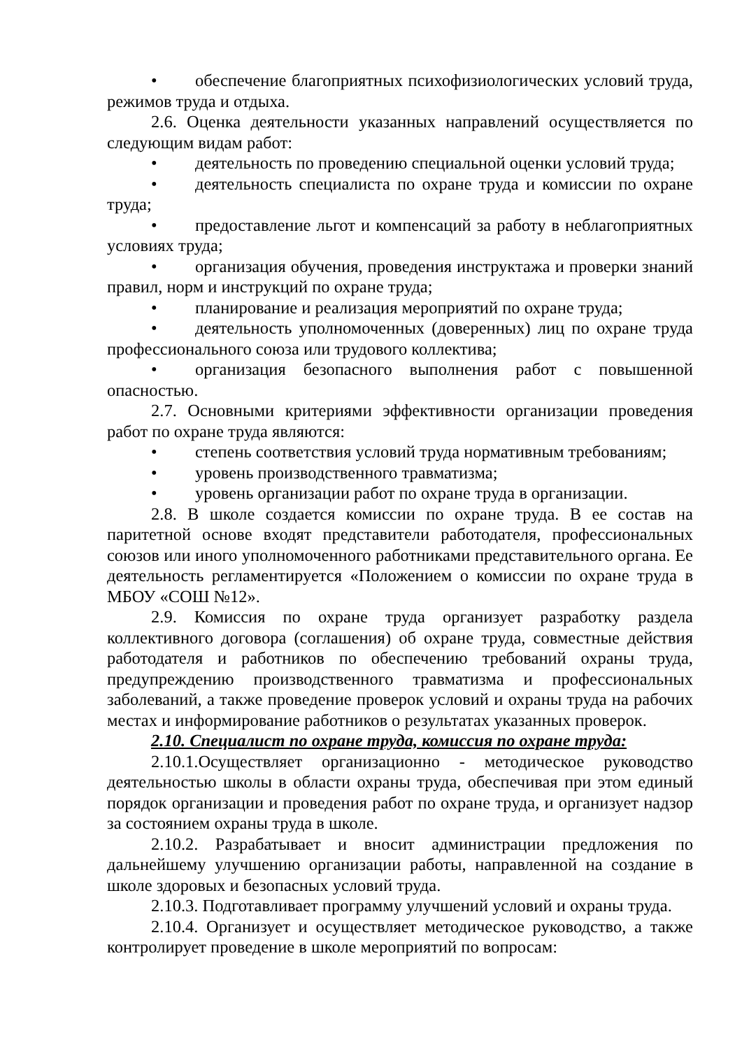• обеспечение благоприятных психофизиологических условий труда, режимов труда и отдыха.
2.6. Оценка деятельности указанных направлений осуществляется по следующим видам работ:
• деятельность по проведению специальной оценки условий труда;
• деятельность специалиста по охране труда и комиссии по охране труда;
• предоставление льгот и компенсаций за работу в неблагоприятных условиях труда;
• организация обучения, проведения инструктажа и проверки знаний правил, норм и инструкций по охране труда;
• планирование и реализация мероприятий по охране труда;
• деятельность уполномоченных (доверенных) лиц по охране труда профессионального союза или трудового коллектива;
• организация безопасного выполнения работ с повышенной опасностью.
2.7. Основными критериями эффективности организации проведения работ по охране труда являются:
• степень соответствия условий труда нормативным требованиям;
• уровень производственного травматизма;
• уровень организации работ по охране труда в организации.
2.8. В школе создается комиссии по охране труда. В ее состав на паритетной основе входят представители работодателя, профессиональных союзов или иного уполномоченного работниками представительного органа. Ее деятельность регламентируется «Положением о комиссии по охране труда в МБОУ «СОШ №12».
2.9. Комиссия по охране труда организует разработку раздела коллективного договора (соглашения) об охране труда, совместные действия работодателя и работников по обеспечению требований охраны труда, предупреждению производственного травматизма и профессиональных заболеваний, а также проведение проверок условий и охраны труда на рабочих местах и информирование работников о результатах указанных проверок.
2.10. Специалист по охране труда, комиссия по охране труда:
2.10.1.Осуществляет организационно - методическое руководство деятельностью школы в области охраны труда, обеспечивая при этом единый порядок организации и проведения работ по охране труда, и организует надзор за состоянием охраны труда в школе.
2.10.2. Разрабатывает и вносит администрации предложения по дальнейшему улучшению организации работы, направленной на создание в школе здоровых и безопасных условий труда.
2.10.3. Подготавливает программу улучшений условий и охраны труда.
2.10.4. Организует и осуществляет методическое руководство, а также контролирует проведение в школе мероприятий по вопросам: